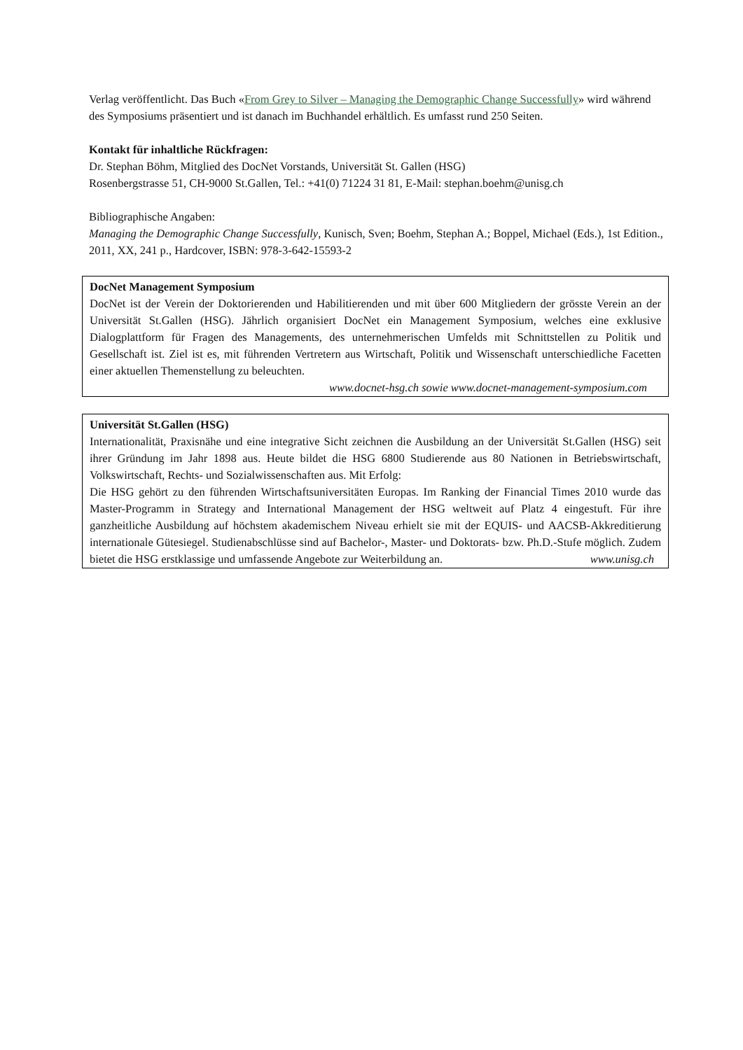Verlag veröffentlicht. Das Buch «From Grey to Silver – Managing the Demographic Change Successfully» wird während des Symposiums präsentiert und ist danach im Buchhandel erhältlich. Es umfasst rund 250 Seiten.
Kontakt für inhaltliche Rückfragen:
Dr. Stephan Böhm, Mitglied des DocNet Vorstands, Universität St. Gallen (HSG)
Rosenbergstrasse 51, CH-9000 St.Gallen, Tel.: +41(0) 71224 31 81, E-Mail: stephan.boehm@unisg.ch
Bibliographische Angaben:
Managing the Demographic Change Successfully, Kunisch, Sven; Boehm, Stephan A.; Boppel, Michael (Eds.), 1st Edition., 2011, XX, 241 p., Hardcover, ISBN: 978-3-642-15593-2
DocNet Management Symposium
DocNet ist der Verein der Doktorierenden und Habilitierenden und mit über 600 Mitgliedern der grösste Verein an der Universität St.Gallen (HSG). Jährlich organisiert DocNet ein Management Symposium, welches eine exklusive Dialogplattform für Fragen des Managements, des unternehmerischen Umfelds mit Schnittstellen zu Politik und Gesellschaft ist. Ziel ist es, mit führenden Vertretern aus Wirtschaft, Politik und Wissenschaft unterschiedliche Facetten einer aktuellen Themenstellung zu beleuchten.
www.docnet-hsg.ch sowie www.docnet-management-symposium.com
Universität St.Gallen (HSG)
Internationalität, Praxisnähe und eine integrative Sicht zeichnen die Ausbildung an der Universität St.Gallen (HSG) seit ihrer Gründung im Jahr 1898 aus. Heute bildet die HSG 6800 Studierende aus 80 Nationen in Betriebswirtschaft, Volkswirtschaft, Rechts- und Sozialwissenschaften aus. Mit Erfolg:
Die HSG gehört zu den führenden Wirtschaftsuniversitäten Europas. Im Ranking der Financial Times 2010 wurde das Master-Programm in Strategy and International Management der HSG weltweit auf Platz 4 eingestuft. Für ihre ganzheitliche Ausbildung auf höchstem akademischem Niveau erhielt sie mit der EQUIS- und AACSB-Akkreditierung internationale Gütesiegel. Studienabschlüsse sind auf Bachelor-, Master- und Doktorats- bzw. Ph.D.-Stufe möglich. Zudem bietet die HSG erstklassige und umfassende Angebote zur Weiterbildung an. www.unisg.ch